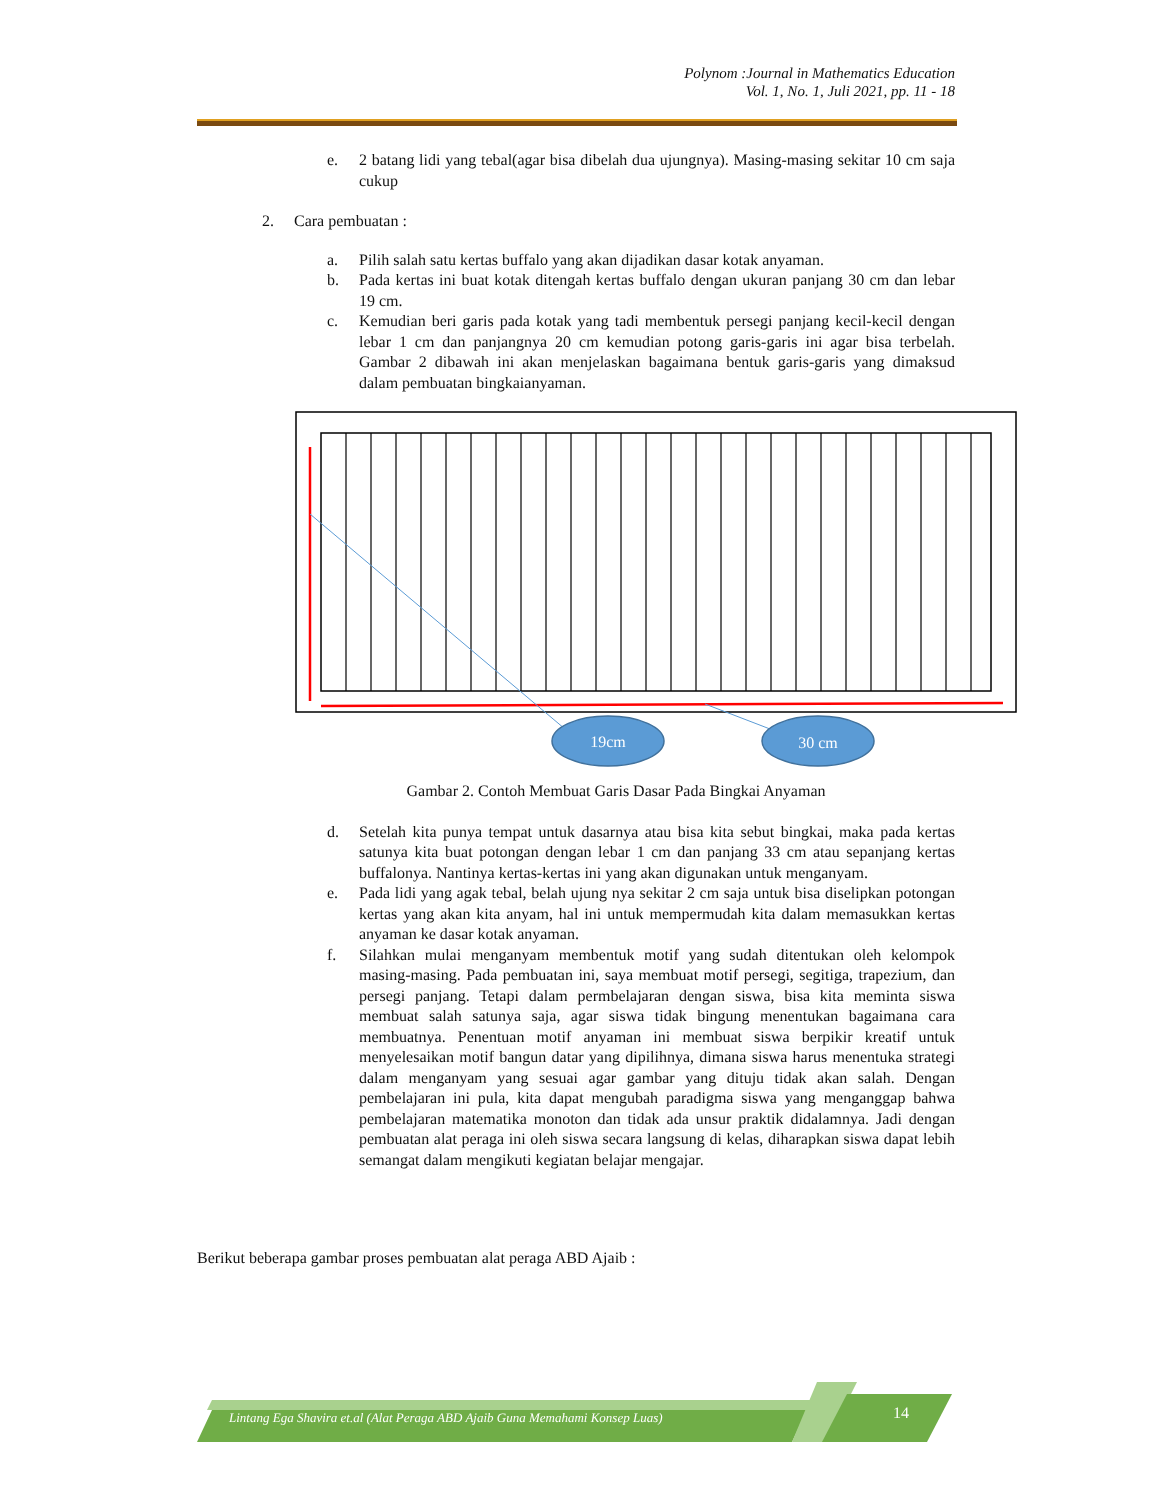Polynom :Journal in Mathematics Education
Vol. 1, No. 1, Juli 2021, pp. 11 - 18
e. 2 batang lidi yang tebal(agar bisa dibelah dua ujungnya). Masing-masing sekitar 10 cm saja cukup
2. Cara pembuatan :
a. Pilih salah satu kertas buffalo yang akan dijadikan dasar kotak anyaman.
b. Pada kertas ini buat kotak ditengah kertas buffalo dengan ukuran panjang 30 cm dan lebar 19 cm.
c. Kemudian beri garis pada kotak yang tadi membentuk persegi panjang kecil-kecil dengan lebar 1 cm dan panjangnya 20 cm kemudian potong garis-garis ini agar bisa terbelah. Gambar 2 dibawah ini akan menjelaskan bagaimana bentuk garis-garis yang dimaksud dalam pembuatan bingkaianyaman.
19cm
30 cm
Gambar 2. Contoh Membuat Garis Dasar Pada Bingkai Anyaman
d. Setelah kita punya tempat untuk dasarnya atau bisa kita sebut bingkai, maka pada kertas satunya kita buat potongan dengan lebar 1 cm dan panjang 33 cm atau sepanjang kertas buffalonya. Nantinya kertas-kertas ini yang akan digunakan untuk menganyam.
e. Pada lidi yang agak tebal, belah ujung nya sekitar 2 cm saja untuk bisa diselipkan potongan kertas yang akan kita anyam, hal ini untuk mempermudah kita dalam memasukkan kertas anyaman ke dasar kotak anyaman.
f. Silahkan mulai menganyam membentuk motif yang sudah ditentukan oleh kelompok masing-masing. Pada pembuatan ini, saya membuat motif persegi, segitiga, trapezium, dan persegi panjang. Tetapi dalam permbelajaran dengan siswa, bisa kita meminta siswa membuat salah satunya saja, agar siswa tidak bingung menentukan bagaimana cara membuatnya. Penentuan motif anyaman ini membuat siswa berpikir kreatif untuk menyelesaikan motif bangun datar yang dipilihnya, dimana siswa harus menentuka strategi dalam menganyam yang sesuai agar gambar yang dituju tidak akan salah. Dengan pembelajaran ini pula, kita dapat mengubah paradigma siswa yang menganggap bahwa pembelajaran matematika monoton dan tidak ada unsur praktik didalamnya. Jadi dengan pembuatan alat peraga ini oleh siswa secara langsung di kelas, diharapkan siswa dapat lebih semangat dalam mengikuti kegiatan belajar mengajar.
Berikut beberapa gambar proses pembuatan alat peraga ABD Ajaib :
Lintang Ega Shavira et.al (Alat Peraga ABD Ajaib Guna Memahami Konsep Luas) 14